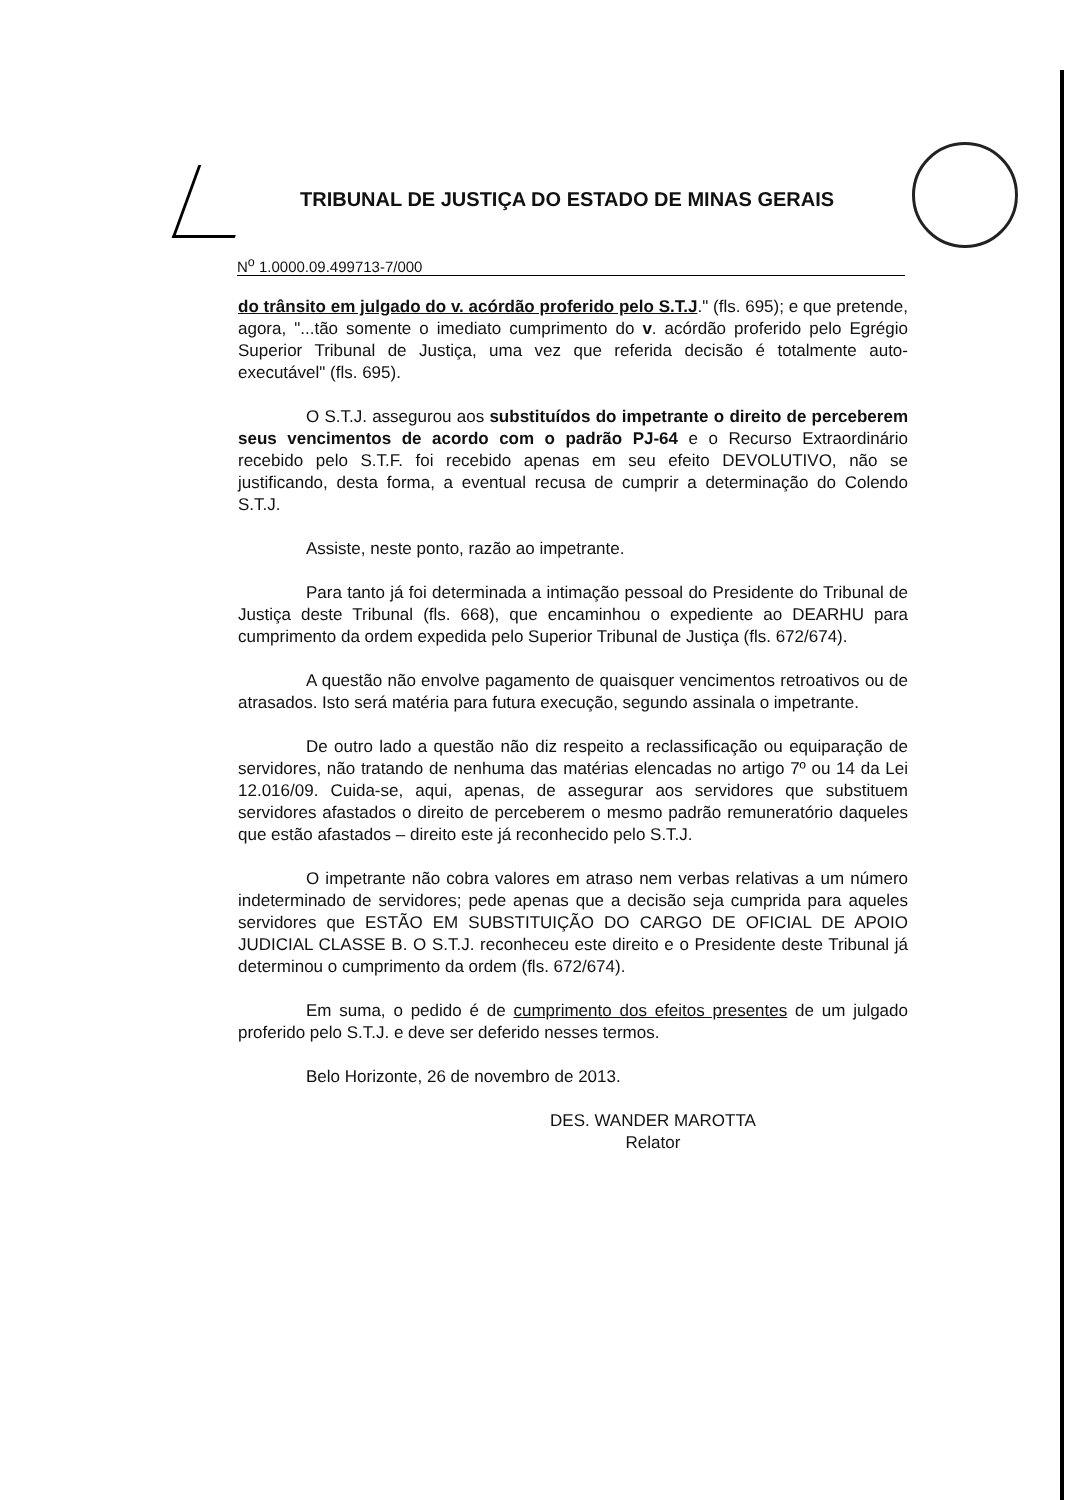TRIBUNAL DE JUSTIÇA DO ESTADO DE MINAS GERAIS
N<sup>o</sup> 1.0000.09.499713-7/000
do trânsito em julgado do v. acórdão proferido pelo S.T.J." (fls. 695); e que pretende, agora, "...tão somente o imediato cumprimento do v. acórdão proferido pelo Egrégio Superior Tribunal de Justiça, uma vez que referida decisão é totalmente auto-executável" (fls. 695).
O S.T.J. assegurou aos substituídos do impetrante o direito de perceberem seus vencimentos de acordo com o padrão PJ-64 e o Recurso Extraordinário recebido pelo S.T.F. foi recebido apenas em seu efeito DEVOLUTIVO, não se justificando, desta forma, a eventual recusa de cumprir a determinação do Colendo S.T.J.
Assiste, neste ponto, razão ao impetrante.
Para tanto já foi determinada a intimação pessoal do Presidente do Tribunal de Justiça deste Tribunal (fls. 668), que encaminhou o expediente ao DEARHU para cumprimento da ordem expedida pelo Superior Tribunal de Justiça (fls. 672/674).
A questão não envolve pagamento de quaisquer vencimentos retroativos ou de atrasados. Isto será matéria para futura execução, segundo assinala o impetrante.
De outro lado a questão não diz respeito a reclassificação ou equiparação de servidores, não tratando de nenhuma das matérias elencadas no artigo 7º ou 14 da Lei 12.016/09. Cuida-se, aqui, apenas, de assegurar aos servidores que substituem servidores afastados o direito de perceberem o mesmo padrão remuneratório daqueles que estão afastados – direito este já reconhecido pelo S.T.J.
O impetrante não cobra valores em atraso nem verbas relativas a um número indeterminado de servidores; pede apenas que a decisão seja cumprida para aqueles servidores que ESTÃO EM SUBSTITUIÇÃO DO CARGO DE OFICIAL DE APOIO JUDICIAL CLASSE B. O S.T.J. reconheceu este direito e o Presidente deste Tribunal já determinou o cumprimento da ordem (fls. 672/674).
Em suma, o pedido é de cumprimento dos efeitos presentes de um julgado proferido pelo S.T.J. e deve ser deferido nesses termos.
Belo Horizonte, 26 de novembro de 2013.
DES. WANDER MAROTTA
Relator